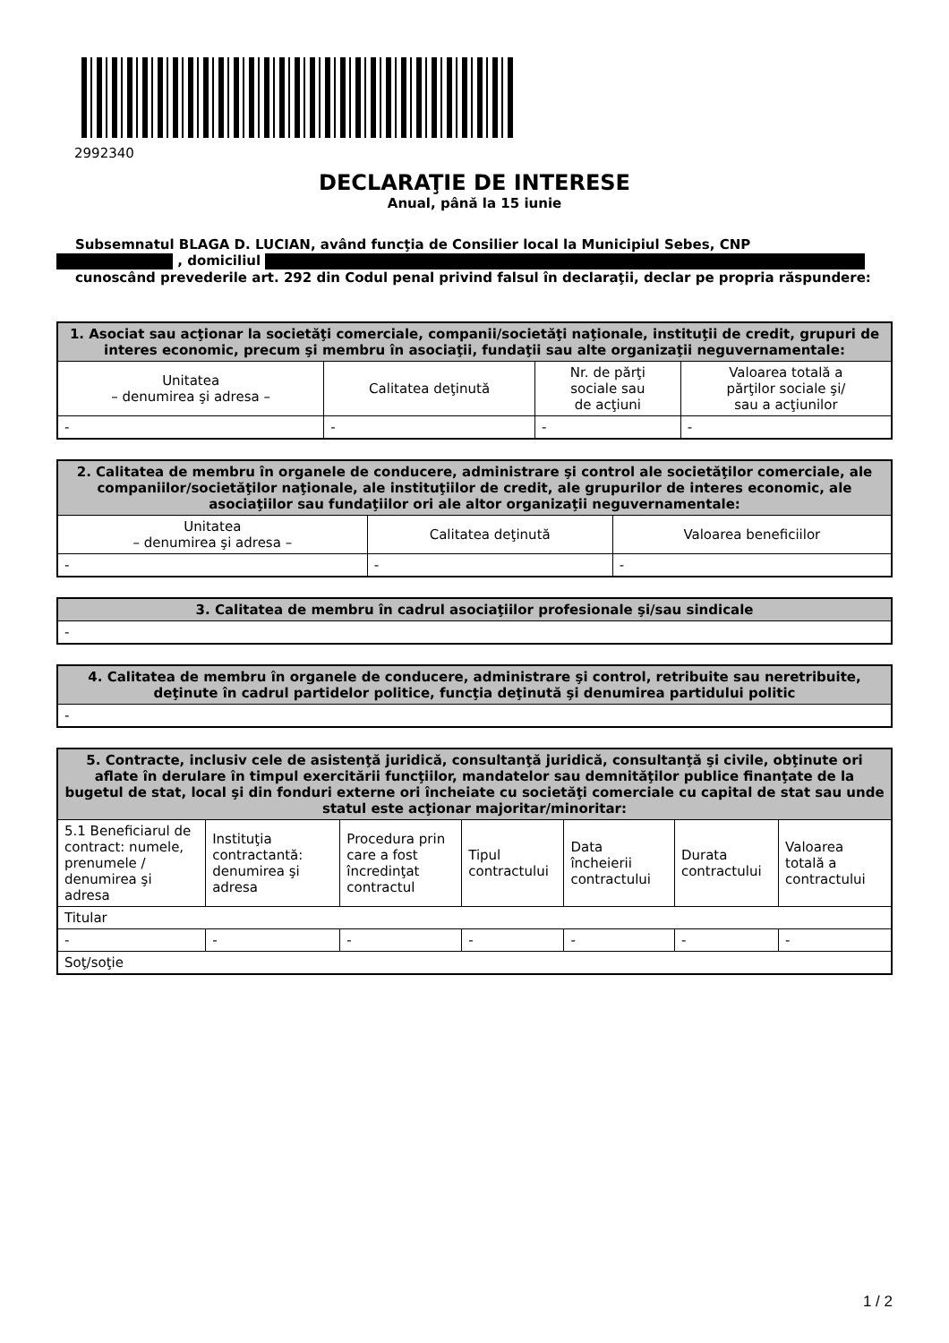2992340
DECLARAŢIE DE INTERESE
Anual, până la 15 iunie
Subsemnatul BLAGA D. LUCIAN, având funcţia de Consilier local la Municipiul Sebes, CNP
, domiciliul
cunoscând prevederile art. 292 din Codul penal privind falsul în declaraţii, declar pe propria răspundere:
| 1. Asociat sau acţionar la societăţi comerciale, companii/societăţi naţionale, instituţii de credit, grupuri de interes economic, precum şi membru în asociaţii, fundaţii sau alte organizaţii neguvernamentale: | | | |
| --- | --- | --- | --- |
| Unitatea – denumirea şi adresa – | Calitatea deţinută | Nr. de părţi sociale sau de acţiuni | Valoarea totală a părţilor sociale şi/ sau a acţiunilor |
| - | - | - | - |
| 2. Calitatea de membru în organele de conducere, administrare şi control ale societăţilor comerciale, ale companiilor/societăţilor naţionale, ale instituţiilor de credit, ale grupurilor de interes economic, ale asociaţiilor sau fundaţiilor ori ale altor organizaţii neguvernamentale: | | |
| --- | --- | --- |
| Unitatea – denumirea şi adresa – | Calitatea deţinută | Valoarea beneficiilor |
| - | - | - |
| 3. Calitatea de membru în cadrul asociaţiilor profesionale şi/sau sindicale |
| --- |
| - |
| 4. Calitatea de membru în organele de conducere, administrare şi control, retribuite sau neretribuite, deţinute în cadrul partidelor politice, funcţia deţinută şi denumirea partidului politic |
| --- |
| - |
| 5. Contracte, inclusiv cele de asistenţă juridică, consultanţă juridică, consultanţă şi civile, obţinute ori aflate în derulare în timpul exercitării funcţiilor, mandatelor sau demnităţilor publice finanţate de la bugetul de stat, local şi din fonduri externe ori încheiate cu societăţi comerciale cu capital de stat sau unde statul este acţionar majoritar/minoritar: | | | | | | |
| --- | --- | --- | --- | --- | --- | --- |
| 5.1 Beneficiarul de contract: numele, prenumele / denumirea şi adresa | Instituţia contractantă: denumirea şi adresa | Procedura prin care a fost încredinţat contractul | Tipul contractului | Data încheierii contractului | Durata contractului | Valoarea totală a contractului |
| Titular | | | | | | |
| - | - | - | - | - | - | - |
| Soţ/soţie | | | | | | |
1 / 2